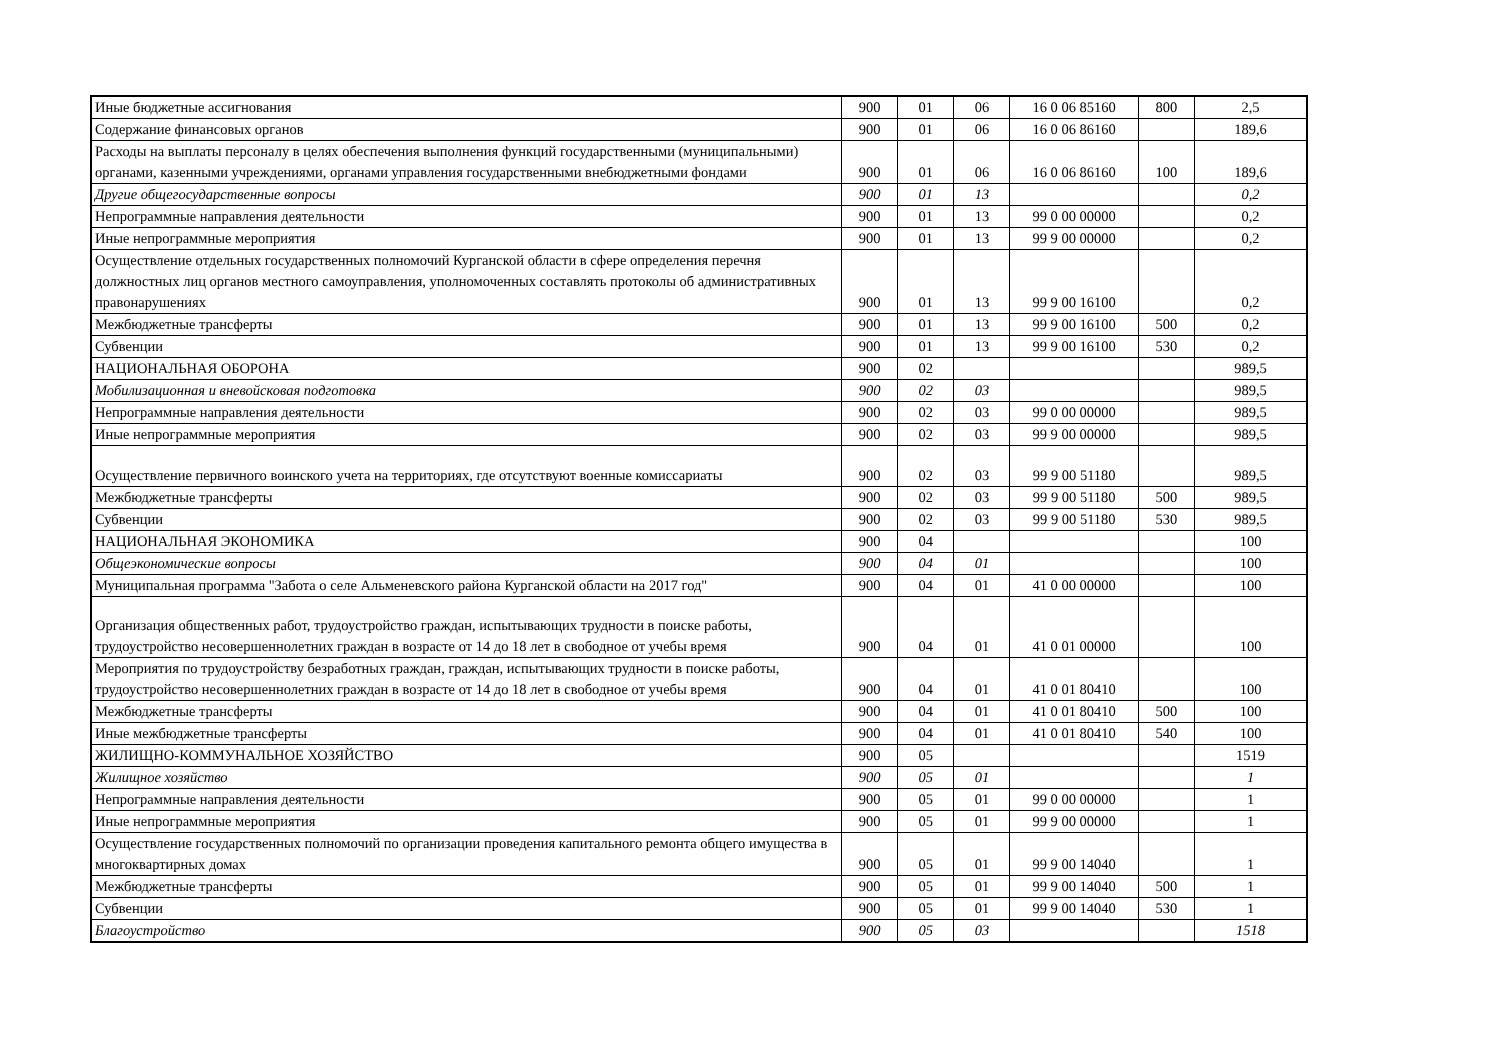| Иные бюджетные ассигнования | 900 | 01 | 06 | 16 0 06 85160 | 800 | 2,5 |
| Содержание финансовых органов | 900 | 01 | 06 | 16 0 06 86160 | | 189,6 |
| Расходы на выплаты персоналу в целях обеспечения выполнения функций государственными (муниципальными) органами, казенными учреждениями, органами управления государственными внебюджетными фондами | 900 | 01 | 06 | 16 0 06 86160 | 100 | 189,6 |
| Другие общегосударственные вопросы | 900 | 01 | 13 | | | 0,2 |
| Непрограммные направления деятельности | 900 | 01 | 13 | 99 0 00 00000 | | 0,2 |
| Иные непрограммные мероприятия | 900 | 01 | 13 | 99 9 00 00000 | | 0,2 |
| Осуществление отдельных государственных полномочий Курганской области в сфере определения перечня должностных лиц органов местного самоуправления, уполномоченных составлять протоколы об административных правонарушениях | 900 | 01 | 13 | 99 9 00 16100 | | 0,2 |
| Межбюджетные трансферты | 900 | 01 | 13 | 99 9 00 16100 | 500 | 0,2 |
| Субвенции | 900 | 01 | 13 | 99 9 00 16100 | 530 | 0,2 |
| НАЦИОНАЛЬНАЯ ОБОРОНА | 900 | 02 | | | | 989,5 |
| Мобилизационная и вневойсковая подготовка | 900 | 02 | 03 | | | 989,5 |
| Непрограммные направления деятельности | 900 | 02 | 03 | 99 0 00 00000 | | 989,5 |
| Иные непрограммные мероприятия | 900 | 02 | 03 | 99 9 00 00000 | | 989,5 |
| Осуществление первичного воинского учета на территориях, где отсутствуют военные комиссариаты | 900 | 02 | 03 | 99 9 00 51180 | | 989,5 |
| Межбюджетные трансферты | 900 | 02 | 03 | 99 9 00 51180 | 500 | 989,5 |
| Субвенции | 900 | 02 | 03 | 99 9 00 51180 | 530 | 989,5 |
| НАЦИОНАЛЬНАЯ ЭКОНОМИКА | 900 | 04 | | | | 100 |
| Общеэкономические вопросы | 900 | 04 | 01 | | | 100 |
| Муниципальная программа "Забота о селе Альменевского района Курганской области на 2017 год" | 900 | 04 | 01 | 41 0 00 00000 | | 100 |
| Организация общественных работ, трудоустройство граждан, испытывающих трудности в поиске работы, трудоустройство несовершеннолетних граждан в возрасте от 14 до 18 лет в свободное от учебы время | 900 | 04 | 01 | 41 0 01 00000 | | 100 |
| Мероприятия по трудоустройству безработных граждан, граждан, испытывающих трудности в поиске работы, трудоустройство несовершеннолетних граждан в возрасте от 14 до 18 лет в свободное от учебы время | 900 | 04 | 01 | 41 0 01 80410 | | 100 |
| Межбюджетные трансферты | 900 | 04 | 01 | 41 0 01 80410 | 500 | 100 |
| Иные межбюджетные трансферты | 900 | 04 | 01 | 41 0 01 80410 | 540 | 100 |
| ЖИЛИЩНО-КОММУНАЛЬНОЕ ХОЗЯЙСТВО | 900 | 05 | | | | 1519 |
| Жилищное хозяйство | 900 | 05 | 01 | | | 1 |
| Непрограммные направления деятельности | 900 | 05 | 01 | 99 0 00 00000 | | 1 |
| Иные непрограммные мероприятия | 900 | 05 | 01 | 99 9 00 00000 | | 1 |
| Осуществление государственных полномочий по организации проведения капитального ремонта общего имущества в многоквартирных домах | 900 | 05 | 01 | 99 9 00 14040 | | 1 |
| Межбюджетные трансферты | 900 | 05 | 01 | 99 9 00 14040 | 500 | 1 |
| Субвенции | 900 | 05 | 01 | 99 9 00 14040 | 530 | 1 |
| Благоустройство | 900 | 05 | 03 | | | 1518 |